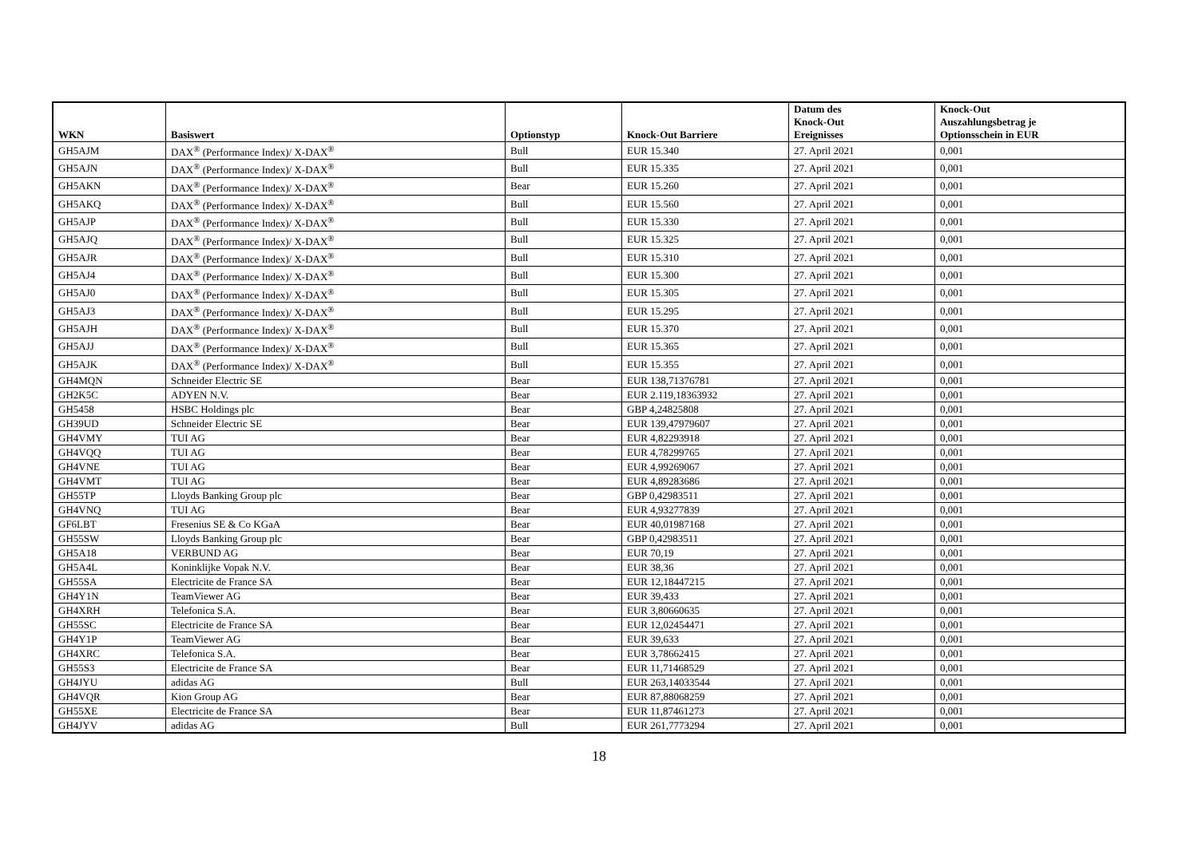| WKN | Basiswert | Optionstyp | Knock-Out Barriere | Datum des Knock-Out Ereignisses | Knock-Out Auszahlungsbetrag je Optionsschein in EUR |
| --- | --- | --- | --- | --- | --- |
| GH5AJM | DAX<sup>®</sup> (Performance Index)/ X-DAX<sup>®</sup> | Bull | EUR 15.340 | 27. April 2021 | 0,001 |
| GH5AJN | DAX<sup>®</sup> (Performance Index)/ X-DAX<sup>®</sup> | Bull | EUR 15.335 | 27. April 2021 | 0,001 |
| GH5AKN | DAX<sup>®</sup> (Performance Index)/ X-DAX<sup>®</sup> | Bear | EUR 15.260 | 27. April 2021 | 0,001 |
| GH5AKQ | DAX<sup>®</sup> (Performance Index)/ X-DAX<sup>®</sup> | Bull | EUR 15.560 | 27. April 2021 | 0,001 |
| GH5AJP | DAX<sup>®</sup> (Performance Index)/ X-DAX<sup>®</sup> | Bull | EUR 15.330 | 27. April 2021 | 0,001 |
| GH5AJQ | DAX<sup>®</sup> (Performance Index)/ X-DAX<sup>®</sup> | Bull | EUR 15.325 | 27. April 2021 | 0,001 |
| GH5AJR | DAX<sup>®</sup> (Performance Index)/ X-DAX<sup>®</sup> | Bull | EUR 15.310 | 27. April 2021 | 0,001 |
| GH5AJ4 | DAX<sup>®</sup> (Performance Index)/ X-DAX<sup>®</sup> | Bull | EUR 15.300 | 27. April 2021 | 0,001 |
| GH5AJ0 | DAX<sup>®</sup> (Performance Index)/ X-DAX<sup>®</sup> | Bull | EUR 15.305 | 27. April 2021 | 0,001 |
| GH5AJ3 | DAX<sup>®</sup> (Performance Index)/ X-DAX<sup>®</sup> | Bull | EUR 15.295 | 27. April 2021 | 0,001 |
| GH5AJH | DAX<sup>®</sup> (Performance Index)/ X-DAX<sup>®</sup> | Bull | EUR 15.370 | 27. April 2021 | 0,001 |
| GH5AJJ | DAX<sup>®</sup> (Performance Index)/ X-DAX<sup>®</sup> | Bull | EUR 15.365 | 27. April 2021 | 0,001 |
| GH5AJK | DAX<sup>®</sup> (Performance Index)/ X-DAX<sup>®</sup> | Bull | EUR 15.355 | 27. April 2021 | 0,001 |
| GH4MQN | Schneider Electric SE | Bear | EUR 138,71376781 | 27. April 2021 | 0,001 |
| GH2K5C | ADYEN N.V. | Bear | EUR 2.119,18363932 | 27. April 2021 | 0,001 |
| GH5458 | HSBC Holdings plc | Bear | GBP 4,24825808 | 27. April 2021 | 0,001 |
| GH39UD | Schneider Electric SE | Bear | EUR 139,47979607 | 27. April 2021 | 0,001 |
| GH4VMY | TUI AG | Bear | EUR 4,82293918 | 27. April 2021 | 0,001 |
| GH4VQQ | TUI AG | Bear | EUR 4,78299765 | 27. April 2021 | 0,001 |
| GH4VNE | TUI AG | Bear | EUR 4,99269067 | 27. April 2021 | 0,001 |
| GH4VMT | TUI AG | Bear | EUR 4,89283686 | 27. April 2021 | 0,001 |
| GH55TP | Lloyds Banking Group plc | Bear | GBP 0,42983511 | 27. April 2021 | 0,001 |
| GH4VNQ | TUI AG | Bear | EUR 4,93277839 | 27. April 2021 | 0,001 |
| GF6LBT | Fresenius SE & Co KGaA | Bear | EUR 40,01987168 | 27. April 2021 | 0,001 |
| GH55SW | Lloyds Banking Group plc | Bear | GBP 0,42983511 | 27. April 2021 | 0,001 |
| GH5A18 | VERBUND AG | Bear | EUR 70,19 | 27. April 2021 | 0,001 |
| GH5A4L | Koninklijke Vopak N.V. | Bear | EUR 38,36 | 27. April 2021 | 0,001 |
| GH55SA | Electricite de France SA | Bear | EUR 12,18447215 | 27. April 2021 | 0,001 |
| GH4Y1N | TeamViewer AG | Bear | EUR 39,433 | 27. April 2021 | 0,001 |
| GH4XRH | Telefonica S.A. | Bear | EUR 3,80660635 | 27. April 2021 | 0,001 |
| GH55SC | Electricite de France SA | Bear | EUR 12,02454471 | 27. April 2021 | 0,001 |
| GH4Y1P | TeamViewer AG | Bear | EUR 39,633 | 27. April 2021 | 0,001 |
| GH4XRC | Telefonica S.A. | Bear | EUR 3,78662415 | 27. April 2021 | 0,001 |
| GH55S3 | Electricite de France SA | Bear | EUR 11,71468529 | 27. April 2021 | 0,001 |
| GH4JYU | adidas AG | Bull | EUR 263,14033544 | 27. April 2021 | 0,001 |
| GH4VQR | Kion Group AG | Bear | EUR 87,88068259 | 27. April 2021 | 0,001 |
| GH55XE | Electricite de France SA | Bear | EUR 11,87461273 | 27. April 2021 | 0,001 |
| GH4JYV | adidas AG | Bull | EUR 261,7773294 | 27. April 2021 | 0,001 |
18